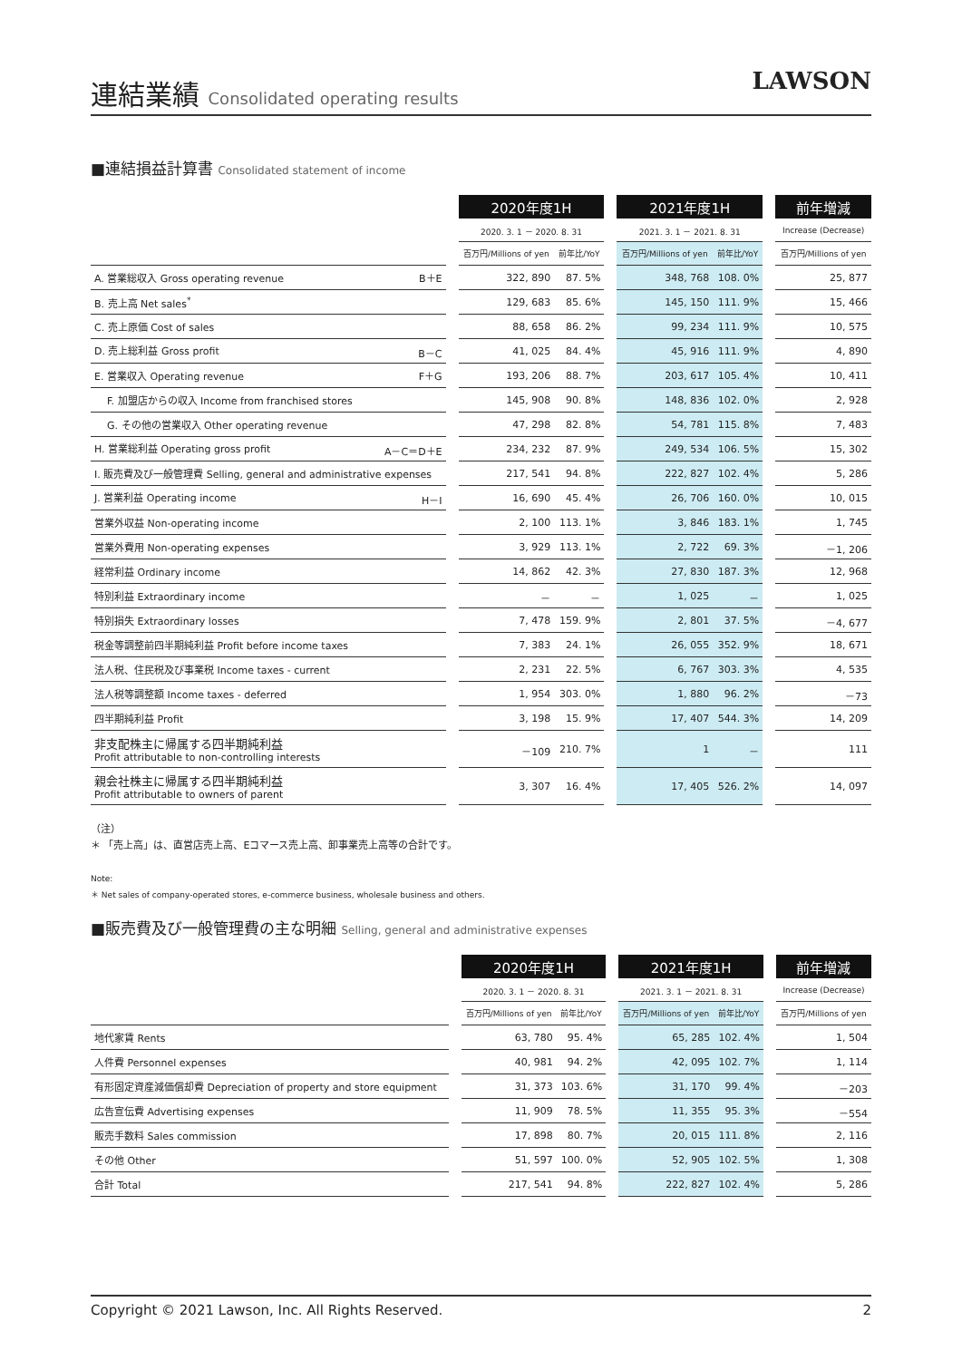連結業績 Consolidated operating results
LAWSON
■連結損益計算書 Consolidated statement of income
| | | 2020年度1H | | | 2021年度1H | | | 前年増減 |
| --- | --- | --- | --- | --- | --- | --- | --- | --- |
| | | 2020. 3. 1 － 2020. 8. 31 | | | 2021. 3. 1 － 2021. 8. 31 | | | Increase (Decrease) |
| | | 百万円/Millions of yen | 前年比/YoY | | 百万円/Millions of yen | 前年比/YoY | | 百万円/Millions of yen |
| A. 営業総収入 Gross operating revenue B＋E | | 322, 890 | 87. 5% | | 348, 768 | 108. 0% | | 25, 877 |
| B. 売上高 Net sales<sup>*</sup> | | 129, 683 | 85. 6% | | 145, 150 | 111. 9% | | 15, 466 |
| C. 売上原価 Cost of sales | | 88, 658 | 86. 2% | | 99, 234 | 111. 9% | | 10, 575 |
| D. 売上総利益 Gross profit B－C | | 41, 025 | 84. 4% | | 45, 916 | 111. 9% | | 4, 890 |
| E. 営業収入 Operating revenue F＋G | | 193, 206 | 88. 7% | | 203, 617 | 105. 4% | | 10, 411 |
| F. 加盟店からの収入 Income from franchised stores | | 145, 908 | 90. 8% | | 148, 836 | 102. 0% | | 2, 928 |
| G. その他の営業収入 Other operating revenue | | 47, 298 | 82. 8% | | 54, 781 | 115. 8% | | 7, 483 |
| H. 営業総利益 Operating gross profit A－C＝D＋E | | 234, 232 | 87. 9% | | 249, 534 | 106. 5% | | 15, 302 |
| I. 販売費及び一般管理費 Selling, general and administrative expenses | | 217, 541 | 94. 8% | | 222, 827 | 102. 4% | | 5, 286 |
| J. 営業利益 Operating income H－I | | 16, 690 | 45. 4% | | 26, 706 | 160. 0% | | 10, 015 |
| 営業外収益 Non-operating income | | 2, 100 | 113. 1% | | 3, 846 | 183. 1% | | 1, 745 |
| 営業外費用 Non-operating expenses | | 3, 929 | 113. 1% | | 2, 722 | 69. 3% | | －1, 206 |
| 経常利益 Ordinary income | | 14, 862 | 42. 3% | | 27, 830 | 187. 3% | | 12, 968 |
| 特別利益 Extraordinary income | | － | － | | 1, 025 | － | | 1, 025 |
| 特別損失 Extraordinary losses | | 7, 478 | 159. 9% | | 2, 801 | 37. 5% | | －4, 677 |
| 税金等調整前四半期純利益 Profit before income taxes | | 7, 383 | 24. 1% | | 26, 055 | 352. 9% | | 18, 671 |
| 法人税、住民税及び事業税 Income taxes - current | | 2, 231 | 22. 5% | | 6, 767 | 303. 3% | | 4, 535 |
| 法人税等調整額 Income taxes - deferred | | 1, 954 | 303. 0% | | 1, 880 | 96. 2% | | －73 |
| 四半期純利益 Profit | | 3, 198 | 15. 9% | | 17, 407 | 544. 3% | | 14, 209 |
| 非支配株主に帰属する四半期純利益 Profit attributable to non-controlling interests | | －109 | 210. 7% | | 1 | － | | 111 |
| 親会社株主に帰属する四半期純利益 Profit attributable to owners of parent | | 3, 307 | 16. 4% | | 17, 405 | 526. 2% | | 14, 097 |
（注）
＊ 「売上高」は、直営店売上高、Eコマース売上高、卸事業売上高等の合計です。
Note:
＊ Net sales of company-operated stores, e-commerce business, wholesale business and others.
■販売費及び一般管理費の主な明細 Selling, general and administrative expenses
| | | 2020年度1H | | | 2021年度1H | | | 前年増減 |
| --- | --- | --- | --- | --- | --- | --- | --- | --- |
| | | 2020. 3. 1 － 2020. 8. 31 | | | 2021. 3. 1 － 2021. 8. 31 | | | Increase (Decrease) |
| | | 百万円/Millions of yen | 前年比/YoY | | 百万円/Millions of yen | 前年比/YoY | | 百万円/Millions of yen |
| 地代家賃 Rents | | 63, 780 | 95. 4% | | 65, 285 | 102. 4% | | 1, 504 |
| 人件費 Personnel expenses | | 40, 981 | 94. 2% | | 42, 095 | 102. 7% | | 1, 114 |
| 有形固定資産減価償却費 Depreciation of property and store equipment | | 31, 373 | 103. 6% | | 31, 170 | 99. 4% | | －203 |
| 広告宣伝費 Advertising expenses | | 11, 909 | 78. 5% | | 11, 355 | 95. 3% | | －554 |
| 販売手数料 Sales commission | | 17, 898 | 80. 7% | | 20, 015 | 111. 8% | | 2, 116 |
| その他 Other | | 51, 597 | 100. 0% | | 52, 905 | 102. 5% | | 1, 308 |
| 合計 Total | | 217, 541 | 94. 8% | | 222, 827 | 102. 4% | | 5, 286 |
Copyright © 2021 Lawson, Inc. All Rights Reserved. 2